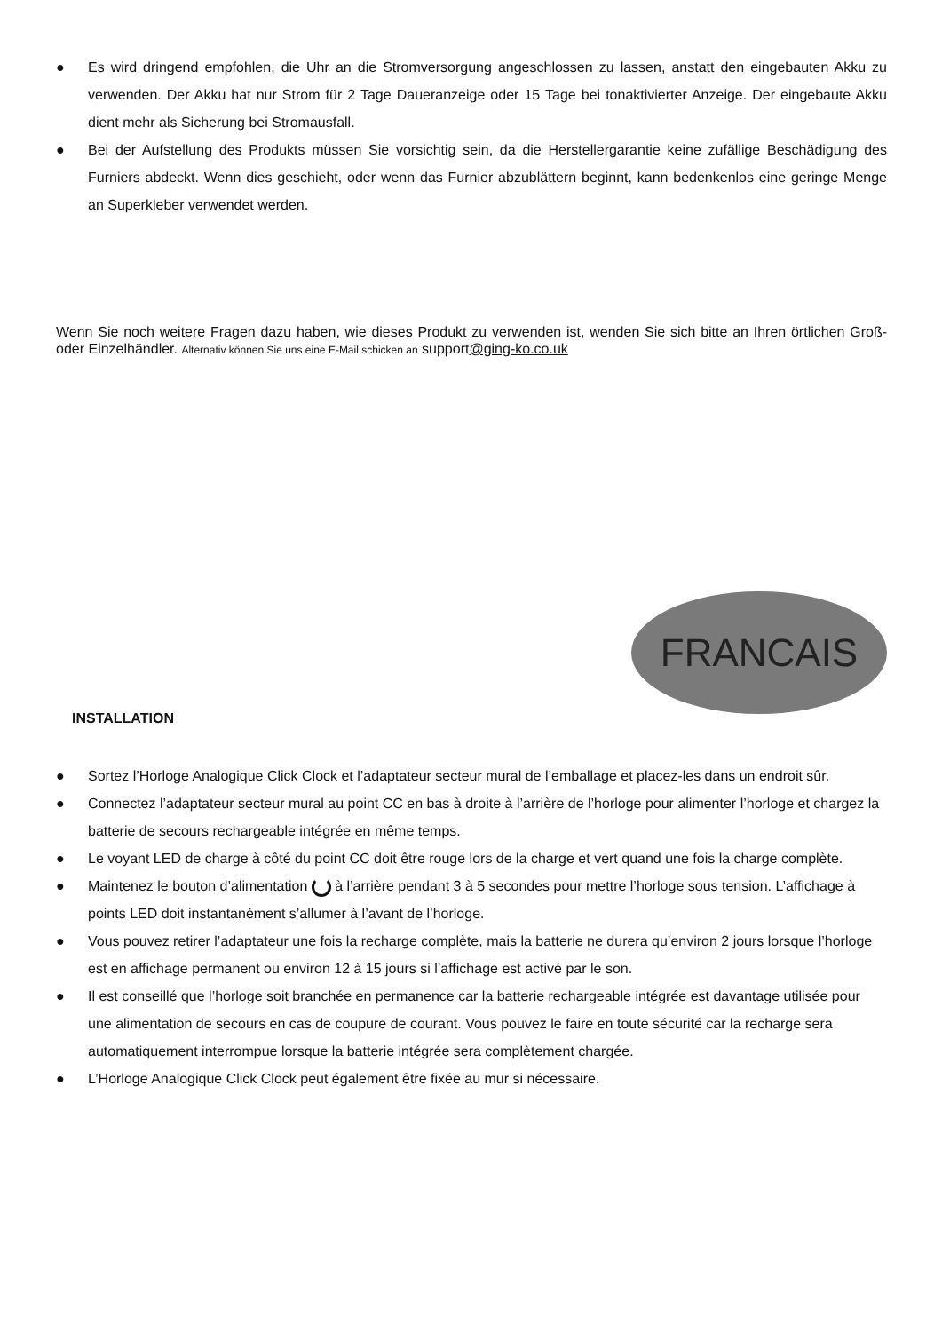● Es wird dringend empfohlen, die Uhr an die Stromversorgung angeschlossen zu lassen, anstatt den eingebauten Akku zu verwenden. Der Akku hat nur Strom für 2 Tage Daueranzeige oder 15 Tage bei tonaktivierter Anzeige. Der eingebaute Akku dient mehr als Sicherung bei Stromausfall.
● Bei der Aufstellung des Produkts müssen Sie vorsichtig sein, da die Herstellergarantie keine zufällige Beschädigung des Furniers abdeckt. Wenn dies geschieht, oder wenn das Furnier abzublättern beginnt, kann bedenkenlos eine geringe Menge an Superkleber verwendet werden.
Wenn Sie noch weitere Fragen dazu haben, wie dieses Produkt zu verwenden ist, wenden Sie sich bitte an Ihren örtlichen Groß- oder Einzelhändler. Alternativ können Sie uns eine E-Mail schicken an support@ging-ko.co.uk
FRANCAIS
INSTALLATION
● Sortez l’Horloge Analogique Click Clock et l’adaptateur secteur mural de l’emballage et placez-les dans un endroit sûr.
● Connectez l’adaptateur secteur mural au point CC en bas à droite à l’arrière de l’horloge pour alimenter l’horloge et chargez la batterie de secours rechargeable intégrée en même temps.
● Le voyant LED de charge à côté du point CC doit être rouge lors de la charge et vert quand une fois la charge complète.
● Maintenez le bouton d’alimentation à l’arrière pendant 3 à 5 secondes pour mettre l’horloge sous tension. L’affichage à points LED doit instantanément s’allumer à l’avant de l’horloge.
● Vous pouvez retirer l’adaptateur une fois la recharge complète, mais la batterie ne durera qu’environ 2 jours lorsque l’horloge est en affichage permanent ou environ 12 à 15 jours si l’affichage est activé par le son.
● Il est conseillé que l’horloge soit branchée en permanence car la batterie rechargeable intégrée est davantage utilisée pour une alimentation de secours en cas de coupure de courant. Vous pouvez le faire en toute sécurité car la recharge sera automatiquement interrompue lorsque la batterie intégrée sera complètement chargée.
● L’Horloge Analogique Click Clock peut également être fixée au mur si nécessaire.